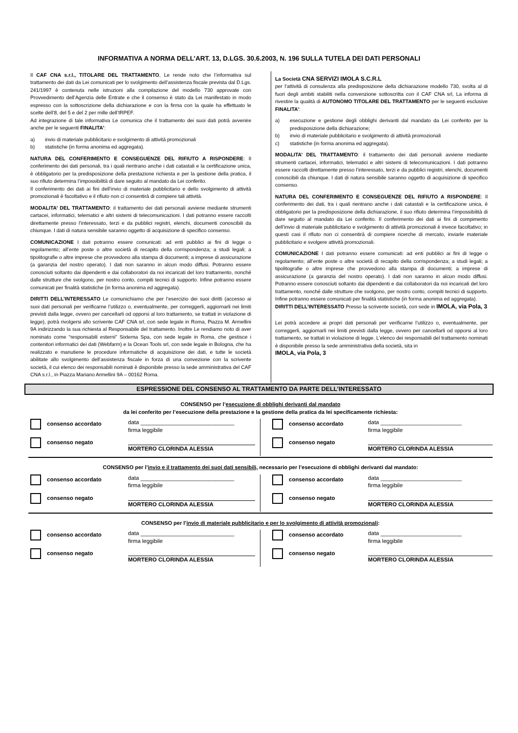INFORMATIVA A NORMA DELL’ART. 13, D.LGS. 30.6.2003, N. 196 SULLA TUTELA DEI DATI PERSONALI
Il CAF CNA s.r.l., TITOLARE DEL TRATTAMENTO, Le rende noto che l’informativa sul trattamento dei dati da Lei comunicati per lo svolgimento dell’assistenza fiscale prevista dal D.Lgs. 241/1997 è contenuta nelle istruzioni alla compilazione del modello 730 approvate con Provvedimento dell’Agenzia delle Entrate e che il consenso è stato da Lei manifestato in modo espresso con la sottoscrizione della dichiarazione e con la firma con la quale ha effettuato le scelte dell’8, del 5 e del 2 per mille dell’IRPEF.
Ad integrazione di tale informativa Le comunica che il trattamento dei suoi dati potrà avvenire anche per le seguenti FINALITA’:
a) invio di materiale pubblicitario e svolgimento di attività promozionali
b) statistiche (in forma anonima ed aggregata).
NATURA DEL CONFERIMENTO E CONSEGUENZE DEL RIFIUTO A RISPONDERE: Il conferimento dei dati personali, tra i quali rientrano anche i dati catastali e la certificazione unica, è obbligatorio per la predisposizione della prestazione richiesta e per la gestione della pratica, il suo rifiuto determina l’impossibilità di dare seguito al mandato da Lei conferito.
Il conferimento dei dati ai fini dell’invio di materiale pubblicitario e dello svolgimento di attività promozionali è facoltativo e il rifiuto non ci consentirà di compiere tali attività.
MODALITA’ DEL TRATTAMENTO: il trattamento dei dati personali avviene mediante strumenti cartacei, informatici, telematici e altri sistemi di telecomunicazioni. I dati potranno essere raccolti direttamente presso l’interessato, terzi e da pubblici registri, elenchi, documenti conoscibili da chiunque. I dati di natura sensibile saranno oggetto di acquisizione di specifico consenso.
COMUNICAZIONE I dati potranno essere comunicati: ad enti pubblici ai fini di legge o regolamento; all’ente poste o altre società di recapito della corrispondenza; a studi legali; a tipolitografie o altre imprese che provvedono alla stampa di documenti; a imprese di assicurazione (a garanzia del nostro operato). I dati non saranno in alcun modo diffusi. Potranno essere conosciuti soltanto dai dipendenti e dai collaboratori da noi incaricati del loro trattamento, nonché dalle strutture che svolgono, per nostro conto, compiti tecnici di supporto. Infine potranno essere comunicati per finalità statistiche (in forma anonima ed aggregata).
DIRITTI DELL’INTERESSATO Le comunichiamo che per l’esercizio dei suoi diritti (accesso ai suoi dati personali per verificarne l’utilizzo o, eventualmente, per correggerli, aggiornarli nei limiti previsti dalla legge, ovvero per cancellarli od opporsi al loro trattamento, se trattati in violazione di legge), potrà rivolgersi allo scrivente CAF CNA srl, con sede legale in Roma, Piazza M. Armellini 9A indirizzando la sua richiesta al Responsabile del trattamento. Inoltre Le rendiamo noto di aver nominato come “responsabili esterni” Sixtema Spa, con sede legale in Roma, che gestisce i contenitori informatici dei dati (Webfarm) e la Ocean Tools srl, con sede legale in Bologna, che ha realizzato e manutiene le procedure informatiche di acquisizione dei dati, e tutte le società abilitate allo svolgimento dell’assistenza fiscale in forza di una convezione con la scrivente società, il cui elenco dei responsabili nominati è disponibile presso la sede amministrativa del CAF CNA s.r.l., in Piazza Mariano Armellini 9A – 00162 Roma.
La Società CNA SERVIZI IMOLA S.C.R.L
per l’attività di consulenza alla predisposizione della dichiarazione modello 730, svolta al di fuori degli ambiti stabiliti nella convenzione sottoscritta con il CAF CNA srl, La informa di rivestire la qualità di AUTONOMO TITOLARE DEL TRATTAMENTO per le seguenti esclusive FINALITA’:
a) esecuzione e gestione degli obblighi derivanti dal mandato da Lei conferito per la predisposizione della dichiarazione;
b) invio di materiale pubblicitario e svolgimento di attività promozionali
c) statistiche (in forma anonima ed aggregata).
MODALITA’ DEL TRATTAMENTO: il trattamento dei dati personali avviene mediante strumenti cartacei, informatici, telematici e altri sistemi di telecomunicazioni. I dati potranno essere raccolti direttamente presso l’interessato, terzi e da pubblici registri, elenchi, documenti conoscibili da chiunque. I dati di natura sensibile saranno oggetto di acquisizione di specifico consenso.
NATURA DEL CONFERIMENTO E CONSEGUENZE DEL RIFIUTO A RISPONDERE: Il conferimento dei dati, tra i quali rientrano anche i dati catastali e la certificazione unica, è obbligatorio per la predisposizione della dichiarazione, il suo rifiuto determina l’impossibilità di dare seguito al mandato da Lei conferito. Il conferimento dei dati ai fini di compimento dell’invio di materiale pubblicitario e svolgimento di attività promozionali è invece facoltativo; in questi casi il rifiuto non ci consentirà di compiere ricerche di mercato, inviarle materiale pubblicitario e svolgere attività promozionali.
COMUNICAZIONE I dati potranno essere comunicati: ad enti pubblici ai fini di legge o regolamento; all’ente poste o altre società di recapito della corrispondenza; a studi legali; a tipolitografie o altre imprese che provvedono alla stampa di documenti; a imprese di assicurazione (a garanzia del nostro operato). I dati non saranno in alcun modo diffusi. Potranno essere conosciuti soltanto dai dipendenti e dai collaboratori da noi incaricati del loro trattamento, nonché dalle strutture che svolgono, per nostro conto, compiti tecnici di supporto. Infine potranno essere comunicati per finalità statistiche (in forma anonima ed aggregata).
DIRITTI DELL’INTERESSATO Presso la scrivente società, con sede in IMOLA, via Pola, 3
Lei potrà accedere ai propri dati personali per verificarne l’utilizzo o, eventualmente, per correggerli, aggiornarli nei limiti previsti dalla legge, ovvero per cancellarli od opporsi al loro trattamento, se trattati in violazione di legge. L’elenco dei responsabili del trattamento nominati è disponibile presso la sede amministrativa della società, sita in
IMOLA, via Pola, 3
ESPRESSIONE DEL CONSENSO AL TRATTAMENTO DA PARTE DELL’INTERESSATO
CONSENSO per l’esecuzione di obblighi derivanti dal mandato
da lei conferito per l’esecuzione della prestazione e la gestione della pratica da lei specificamente richiesta:
consenso accordato
consenso negato
data ______________________________
firma leggibile
MORTERO CLORINDA ALESSIA
consenso accordato
consenso negato
data __________________________
firma leggibile
MORTERO CLORINDA ALESSIA
CONSENSO per l’invio e il trattamento dei suoi dati sensibili, necessario per l’esecuzione di obblighi derivanti dal mandato:
consenso accordato
consenso negato
data ______________________________
firma leggibile
MORTERO CLORINDA ALESSIA
consenso accordato
consenso negato
data __________________________
firma leggibile
MORTERO CLORINDA ALESSIA
CONSENSO per l’invio di materiale pubblicitario e per lo svolgimento di attività promozionali:
consenso accordato
consenso negato
data ______________________________
firma leggibile
MORTERO CLORINDA ALESSIA
consenso accordato
consenso negato
data __________________________
firma leggibile
MORTERO CLORINDA ALESSIA